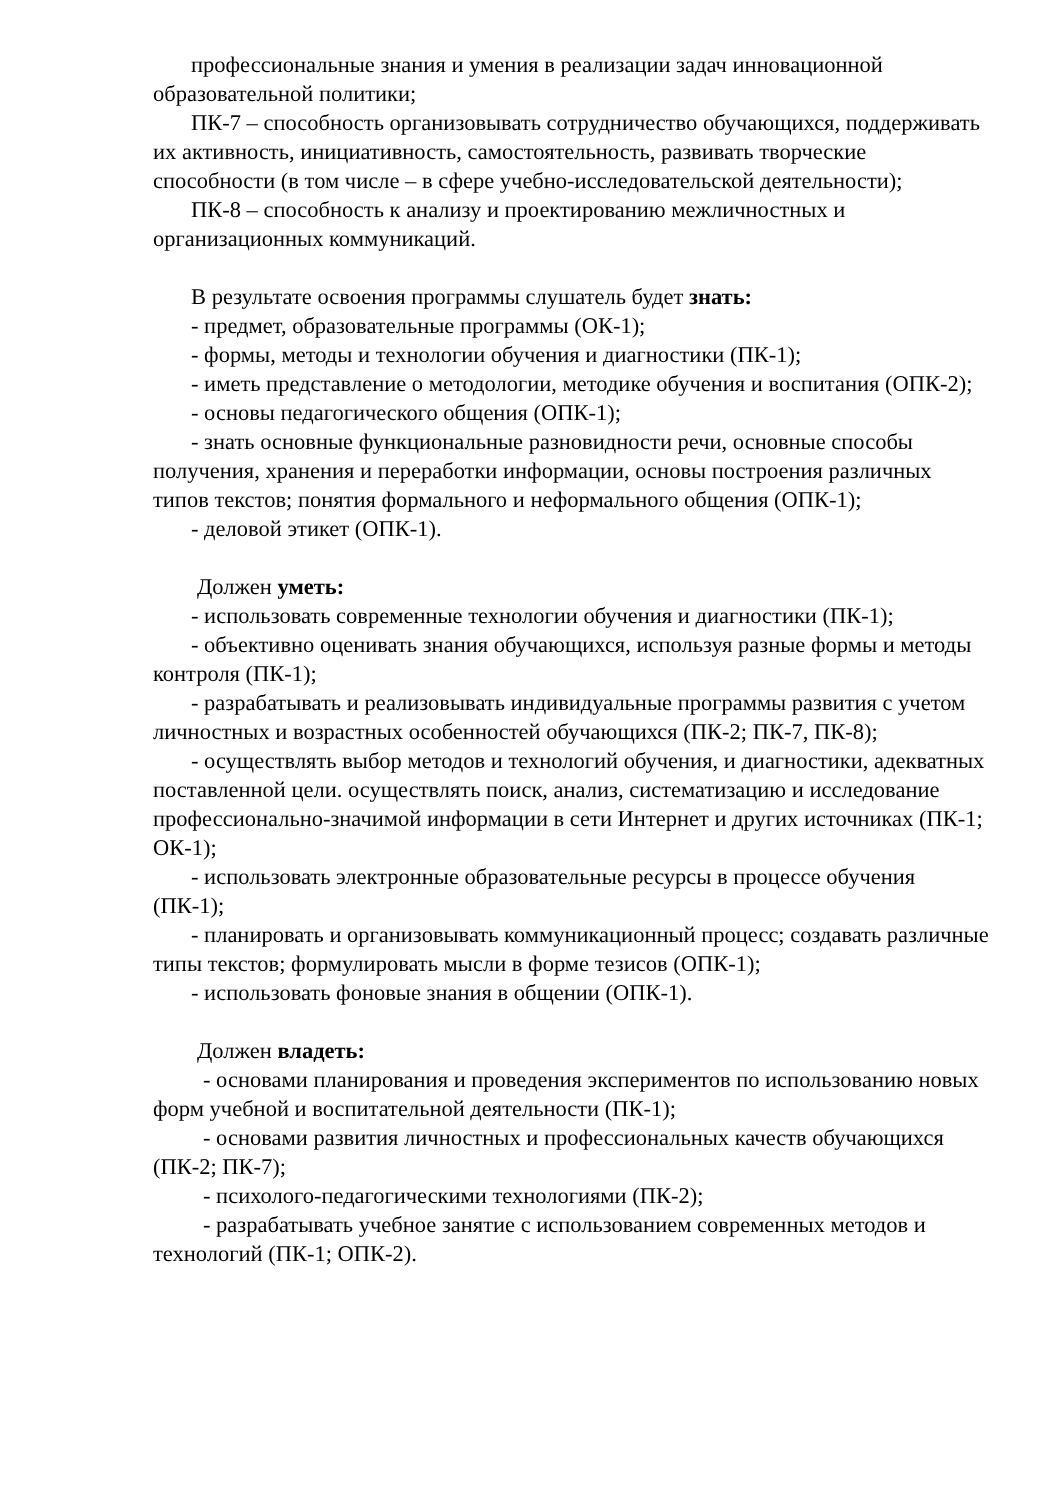профессиональные знания и умения в реализации задач инновационной образовательной политики;
ПК-7 – способность организовывать сотрудничество обучающихся, поддерживать их активность, инициативность, самостоятельность, развивать творческие способности (в том числе – в сфере учебно-исследовательской деятельности);
ПК-8 – способность к анализу и проектированию межличностных и организационных коммуникаций.
В результате освоения программы слушатель будет знать:
- предмет, образовательные программы (ОК-1);
- формы, методы и технологии обучения и диагностики (ПК-1);
- иметь представление о методологии, методике обучения и воспитания (ОПК-2);
- основы педагогического общения (ОПК-1);
- знать основные функциональные разновидности речи, основные способы получения, хранения и переработки информации, основы построения различных типов текстов; понятия формального и неформального общения (ОПК-1);
- деловой этикет (ОПК-1).
Должен уметь:
- использовать современные технологии обучения и диагностики (ПК-1);
- объективно оценивать знания обучающихся, используя разные формы и методы контроля (ПК-1);
- разрабатывать и реализовывать индивидуальные программы развития с учетом личностных и возрастных особенностей обучающихся (ПК-2; ПК-7, ПК-8);
- осуществлять выбор методов и технологий обучения, и диагностики, адекватных поставленной цели. осуществлять поиск, анализ, систематизацию и исследование профессионально-значимой информации в сети Интернет и других источниках (ПК-1; ОК-1);
- использовать электронные образовательные ресурсы в процессе обучения (ПК-1);
- планировать и организовывать коммуникационный процесс; создавать различные типы текстов; формулировать мысли в форме тезисов (ОПК-1);
- использовать фоновые знания в общении (ОПК-1).
Должен владеть:
- основами планирования и проведения экспериментов по использованию новых форм учебной и воспитательной деятельности (ПК-1);
- основами развития личностных и профессиональных качеств обучающихся (ПК-2; ПК-7);
- психолого-педагогическими технологиями (ПК-2);
- разрабатывать учебное занятие с использованием современных методов и технологий (ПК-1; ОПК-2).